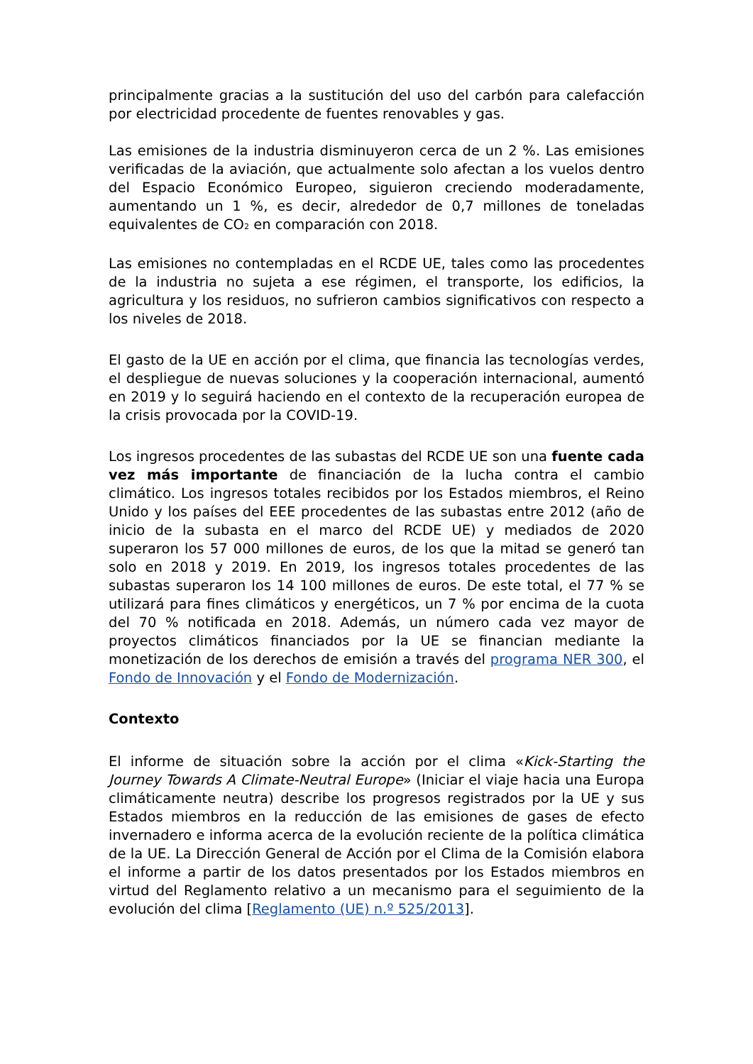principalmente gracias a la sustitución del uso del carbón para calefacción por electricidad procedente de fuentes renovables y gas.
Las emisiones de la industria disminuyeron cerca de un 2 %. Las emisiones verificadas de la aviación, que actualmente solo afectan a los vuelos dentro del Espacio Económico Europeo, siguieron creciendo moderadamente, aumentando un 1 %, es decir, alrededor de 0,7 millones de toneladas equivalentes de CO<sub>2</sub> en comparación con 2018.
Las emisiones no contempladas en el RCDE UE, tales como las procedentes de la industria no sujeta a ese régimen, el transporte, los edificios, la agricultura y los residuos, no sufrieron cambios significativos con respecto a los niveles de 2018.
El gasto de la UE en acción por el clima, que financia las tecnologías verdes, el despliegue de nuevas soluciones y la cooperación internacional, aumentó en 2019 y lo seguirá haciendo en el contexto de la recuperación europea de la crisis provocada por la COVID-19.
Los ingresos procedentes de las subastas del RCDE UE son una fuente cada vez más importante de financiación de la lucha contra el cambio climático. Los ingresos totales recibidos por los Estados miembros, el Reino Unido y los países del EEE procedentes de las subastas entre 2012 (año de inicio de la subasta en el marco del RCDE UE) y mediados de 2020 superaron los 57 000 millones de euros, de los que la mitad se generó tan solo en 2018 y 2019. En 2019, los ingresos totales procedentes de las subastas superaron los 14 100 millones de euros. De este total, el 77 % se utilizará para fines climáticos y energéticos, un 7 % por encima de la cuota del 70 % notificada en 2018. Además, un número cada vez mayor de proyectos climáticos financiados por la UE se financian mediante la monetización de los derechos de emisión a través del programa NER 300, el Fondo de Innovación y el Fondo de Modernización.
Contexto
El informe de situación sobre la acción por el clima «Kick-Starting the Journey Towards A Climate-Neutral Europe» (Iniciar el viaje hacia una Europa climáticamente neutra) describe los progresos registrados por la UE y sus Estados miembros en la reducción de las emisiones de gases de efecto invernadero e informa acerca de la evolución reciente de la política climática de la UE. La Dirección General de Acción por el Clima de la Comisión elabora el informe a partir de los datos presentados por los Estados miembros en virtud del Reglamento relativo a un mecanismo para el seguimiento de la evolución del clima [Reglamento (UE) n.º 525/2013].